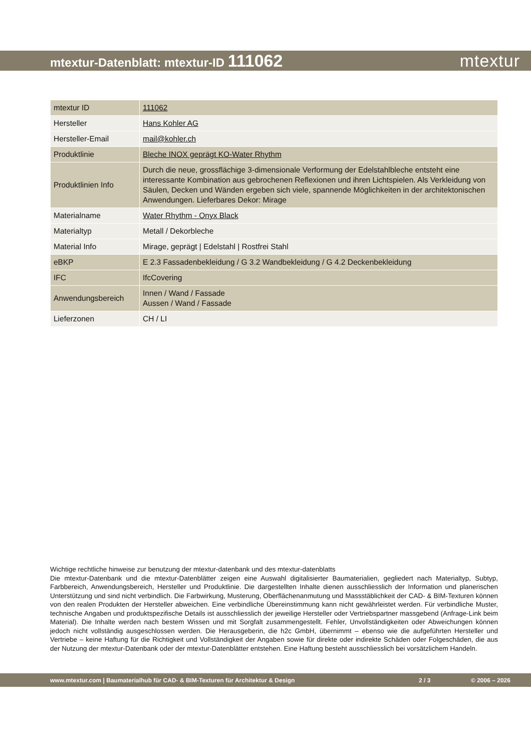mtextur-Datenblatt: mtextur-ID 111062
mtextur
| mtextur ID | 111062 |
| Hersteller | Hans Kohler AG |
| Hersteller-Email | mail@kohler.ch |
| Produktlinie | Bleche INOX geprägt KO-Water Rhythm |
| Produktlinien Info | Durch die neue, grossflächige 3-dimensionale Verformung der Edelstahlbleche entsteht eine interessante Kombination aus gebrochenen Reflexionen und ihren Lichtspielen. Als Verkleidung von Säulen, Decken und Wänden ergeben sich viele, spannende Möglichkeiten in der architektonischen Anwendungen. Lieferbares Dekor: Mirage |
| Materialname | Water Rhythm - Onyx Black |
| Materialtyp | Metall / Dekorbleche |
| Material Info | Mirage, geprägt / Edelstahl / Rostfrei Stahl |
| eBKP | E 2.3 Fassadenbekleidung / G 3.2 Wandbekleidung / G 4.2 Deckenbekleidung |
| IFC | IfcCovering |
| Anwendungsbereich | Innen / Wand / Fassade Aussen / Wand / Fassade |
| Lieferzonen | CH / LI |
Wichtige rechtliche hinweise zur benutzung der mtextur-datenbank und des mtextur-datenblatts
Die mtextur-Datenbank und die mtextur-Datenblätter zeigen eine Auswahl digitalisierter Baumaterialien, gegliedert nach Materialtyp, Subtyp, Farbbereich, Anwendungsbereich, Hersteller und Produktlinie. Die dargestellten Inhalte dienen ausschliesslich der Information und planerischen Unterstützung und sind nicht verbindlich. Die Farbwirkung, Musterung, Oberflächenanmutung und Massstäblichkeit der CAD- & BIM-Texturen können von den realen Produkten der Hersteller abweichen. Eine verbindliche Übereinstimmung kann nicht gewährleistet werden. Für verbindliche Muster, technische Angaben und produktspezifische Details ist ausschliesslich der jeweilige Hersteller oder Vertriebspartner massgebend (Anfrage-Link beim Material). Die Inhalte werden nach bestem Wissen und mit Sorgfalt zusammengestellt. Fehler, Unvollständigkeiten oder Abweichungen können jedoch nicht vollständig ausgeschlossen werden. Die Herausgeberin, die h2c GmbH, übernimmt – ebenso wie die aufgeführten Hersteller und Vertriebe – keine Haftung für die Richtigkeit und Vollständigkeit der Angaben sowie für direkte oder indirekte Schäden oder Folgeschäden, die aus der Nutzung der mtextur-Datenbank oder der mtextur-Datenblätter entstehen. Eine Haftung besteht ausschliesslich bei vorsätzlichem Handeln.
www.mtextur.com | Baumaterialhub für CAD- & BIM-Texturen für Architektur & Design 2 / 3 © 2006 – 2026